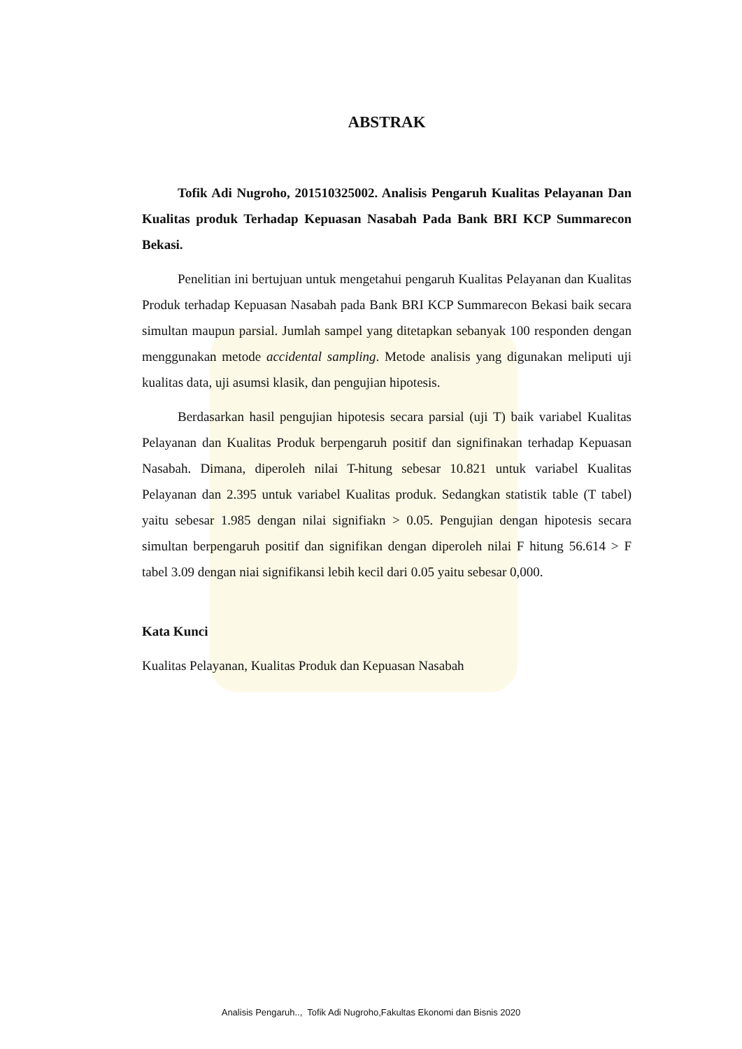ABSTRAK
Tofik Adi Nugroho, 201510325002. Analisis Pengaruh Kualitas Pelayanan Dan Kualitas produk Terhadap Kepuasan Nasabah Pada Bank BRI KCP Summarecon Bekasi.
Penelitian ini bertujuan untuk mengetahui pengaruh Kualitas Pelayanan dan Kualitas Produk terhadap Kepuasan Nasabah pada Bank BRI KCP Summarecon Bekasi baik secara simultan maupun parsial. Jumlah sampel yang ditetapkan sebanyak 100 responden dengan menggunakan metode accidental sampling. Metode analisis yang digunakan meliputi uji kualitas data, uji asumsi klasik, dan pengujian hipotesis.
Berdasarkan hasil pengujian hipotesis secara parsial (uji T) baik variabel Kualitas Pelayanan dan Kualitas Produk berpengaruh positif dan signifinakan terhadap Kepuasan Nasabah. Dimana, diperoleh nilai T-hitung sebesar 10.821 untuk variabel Kualitas Pelayanan dan 2.395 untuk variabel Kualitas produk. Sedangkan statistik table (T tabel) yaitu sebesar 1.985 dengan nilai signifiakn > 0.05. Pengujian dengan hipotesis secara simultan berpengaruh positif dan signifikan dengan diperoleh nilai F hitung 56.614 > F tabel 3.09 dengan niai signifikansi lebih kecil dari 0.05 yaitu sebesar 0,000.
Kata Kunci
Kualitas Pelayanan, Kualitas Produk dan Kepuasan Nasabah
Analisis Pengaruh.., Tofik Adi Nugroho,Fakultas Ekonomi dan Bisnis 2020